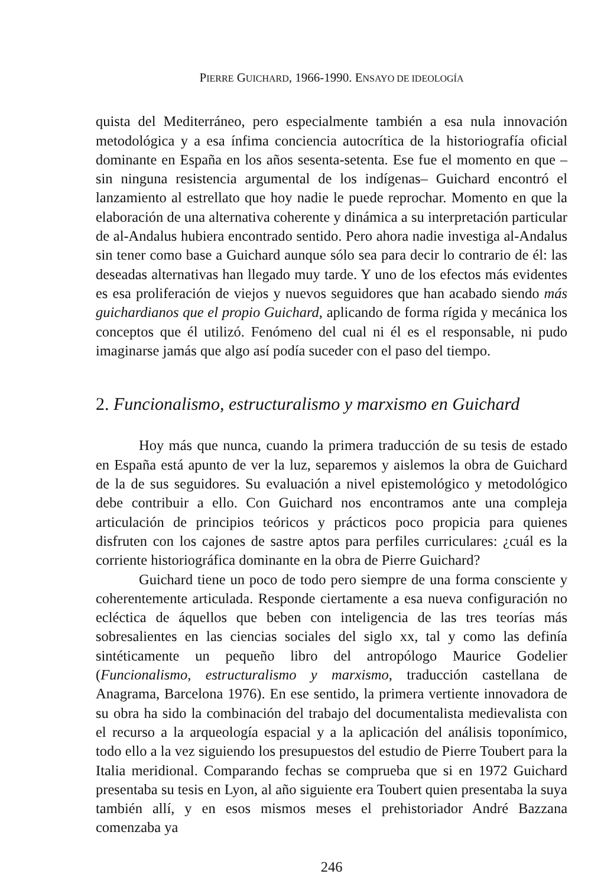PIERRE GUICHARD, 1966-1990. ENSAYO DE IDEOLOGÍA
quista del Mediterráneo, pero especialmente también a esa nula innovación metodológica y a esa ínfima conciencia autocrítica de la historiografía oficial dominante en España en los años sesenta-setenta. Ese fue el momento en que –sin ninguna resistencia argumental de los indígenas– Guichard encontró el lanzamiento al estrellato que hoy nadie le puede reprochar. Momento en que la elaboración de una alternativa coherente y dinámica a su interpretación particular de al-Andalus hubiera encontrado sentido. Pero ahora nadie investiga al-Andalus sin tener como base a Guichard aunque sólo sea para decir lo contrario de él: las deseadas alternativas han llegado muy tarde. Y uno de los efectos más evidentes es esa proliferación de viejos y nuevos seguidores que han acabado siendo más guichardianos que el propio Guichard, aplicando de forma rígida y mecánica los conceptos que él utilizó. Fenómeno del cual ni él es el responsable, ni pudo imaginarse jamás que algo así podía suceder con el paso del tiempo.
2. Funcionalismo, estructuralismo y marxismo en Guichard
Hoy más que nunca, cuando la primera traducción de su tesis de estado en España está apunto de ver la luz, separemos y aislemos la obra de Guichard de la de sus seguidores. Su evaluación a nivel epistemológico y metodológico debe contribuir a ello. Con Guichard nos encontramos ante una compleja articulación de principios teóricos y prácticos poco propicia para quienes disfruten con los cajones de sastre aptos para perfiles curriculares: ¿cuál es la corriente historiográfica dominante en la obra de Pierre Guichard?
Guichard tiene un poco de todo pero siempre de una forma consciente y coherentemente articulada. Responde ciertamente a esa nueva configuración no ecléctica de áquellos que beben con inteligencia de las tres teorías más sobresalientes en las ciencias sociales del siglo xx, tal y como las definía sintéticamente un pequeño libro del antropólogo Maurice Godelier (Funcionalismo, estructuralismo y marxismo, traducción castellana de Anagrama, Barcelona 1976). En ese sentido, la primera vertiente innovadora de su obra ha sido la combinación del trabajo del documentalista medievalista con el recurso a la arqueología espacial y a la aplicación del análisis toponímico, todo ello a la vez siguiendo los presupuestos del estudio de Pierre Toubert para la Italia meridional. Comparando fechas se comprueba que si en 1972 Guichard presentaba su tesis en Lyon, al año siguiente era Toubert quien presentaba la suya también allí, y en esos mismos meses el prehistoriador André Bazzana comenzaba ya
246